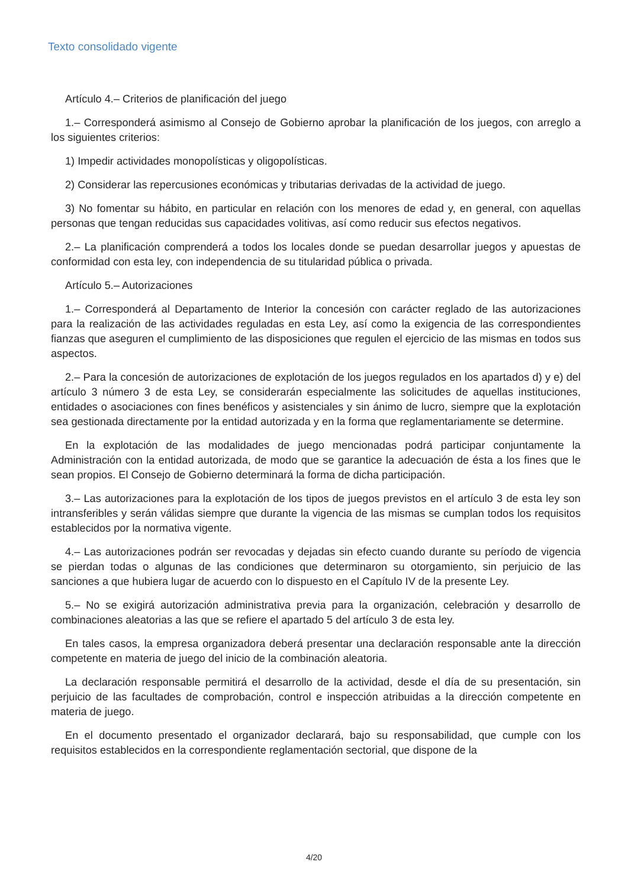Texto consolidado vigente
Artículo 4.– Criterios de planificación del juego
1.– Corresponderá asimismo al Consejo de Gobierno aprobar la planificación de los juegos, con arreglo a los siguientes criterios:
1) Impedir actividades monopolísticas y oligopolísticas.
2) Considerar las repercusiones económicas y tributarias derivadas de la actividad de juego.
3) No fomentar su hábito, en particular en relación con los menores de edad y, en general, con aquellas personas que tengan reducidas sus capacidades volitivas, así como reducir sus efectos negativos.
2.– La planificación comprenderá a todos los locales donde se puedan desarrollar juegos y apuestas de conformidad con esta ley, con independencia de su titularidad pública o privada.
Artículo 5.– Autorizaciones
1.– Corresponderá al Departamento de Interior la concesión con carácter reglado de las autorizaciones para la realización de las actividades reguladas en esta Ley, así como la exigencia de las correspondientes fianzas que aseguren el cumplimiento de las disposiciones que regulen el ejercicio de las mismas en todos sus aspectos.
2.– Para la concesión de autorizaciones de explotación de los juegos regulados en los apartados d) y e) del artículo 3 número 3 de esta Ley, se considerarán especialmente las solicitudes de aquellas instituciones, entidades o asociaciones con fines benéficos y asistenciales y sin ánimo de lucro, siempre que la explotación sea gestionada directamente por la entidad autorizada y en la forma que reglamentariamente se determine.
En la explotación de las modalidades de juego mencionadas podrá participar conjuntamente la Administración con la entidad autorizada, de modo que se garantice la adecuación de ésta a los fines que le sean propios. El Consejo de Gobierno determinará la forma de dicha participación.
3.– Las autorizaciones para la explotación de los tipos de juegos previstos en el artículo 3 de esta ley son intransferibles y serán válidas siempre que durante la vigencia de las mismas se cumplan todos los requisitos establecidos por la normativa vigente.
4.– Las autorizaciones podrán ser revocadas y dejadas sin efecto cuando durante su período de vigencia se pierdan todas o algunas de las condiciones que determinaron su otorgamiento, sin perjuicio de las sanciones a que hubiera lugar de acuerdo con lo dispuesto en el Capítulo IV de la presente Ley.
5.– No se exigirá autorización administrativa previa para la organización, celebración y desarrollo de combinaciones aleatorias a las que se refiere el apartado 5 del artículo 3 de esta ley.
En tales casos, la empresa organizadora deberá presentar una declaración responsable ante la dirección competente en materia de juego del inicio de la combinación aleatoria.
La declaración responsable permitirá el desarrollo de la actividad, desde el día de su presentación, sin perjuicio de las facultades de comprobación, control e inspección atribuidas a la dirección competente en materia de juego.
En el documento presentado el organizador declarará, bajo su responsabilidad, que cumple con los requisitos establecidos en la correspondiente reglamentación sectorial, que dispone de la
4/20